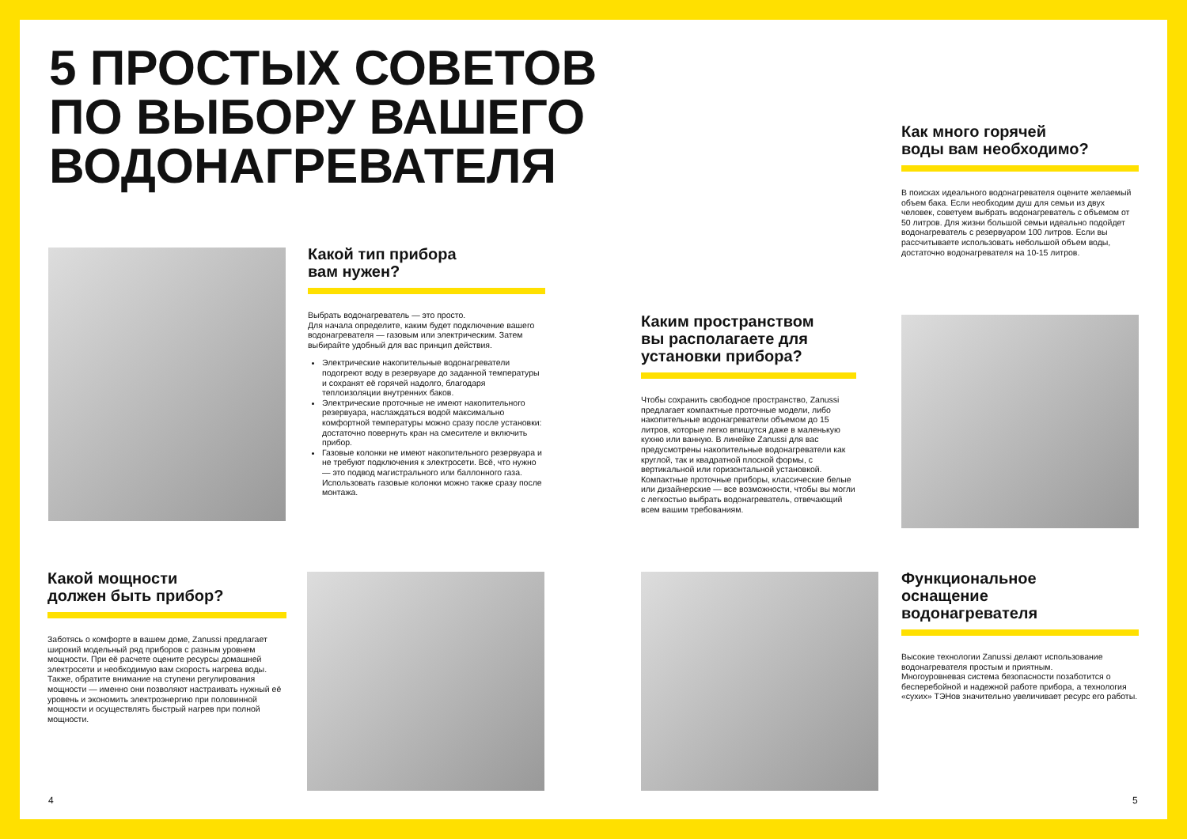5 ПРОСТЫХ СОВЕТОВ
ПО ВЫБОРУ ВАШЕГО
ВОДОНАГРЕВАТЕЛЯ
Какой тип прибора
вам нужен?
Выбрать водонагреватель — это просто.
Для начала определите, каким будет подключение вашего водонагревателя — газовым или электрическим. Затем выбирайте удобный для вас принцип действия.
Электрические накопительные водонагреватели подогреют воду в резервуаре до заданной температуры и сохранят её горячей надолго, благодаря теплоизоляции внутренних баков.
Электрические проточные не имеют накопительного резервуара, наслаждаться водой максимально комфортной температуры можно сразу после установки: достаточно повернуть кран на смесителе и включить прибор.
Газовые колонки не имеют накопительного резервуара и не требуют подключения к электросети. Всё, что нужно — это подвод магистрального или баллонного газа. Использовать газовые колонки можно также сразу после монтажа.
Как много горячей
воды вам необходимо?
В поисках идеального водонагревателя оцените желаемый объем бака. Если необходим душ для семьи из двух человек, советуем выбрать водонагреватель с объемом от 50 литров. Для жизни большой семьи идеально подойдет водонагреватель с резервуаром 100 литров. Если вы рассчитываете использовать небольшой объем воды, достаточно водонагревателя на 10-15 литров.
Каким пространством
вы располагаете для
установки прибора?
Чтобы сохранить свободное пространство, Zanussi предлагает компактные проточные модели, либо накопительные водонагреватели объемом до 15 литров, которые легко впишутся даже в маленькую кухню или ванную. В линейке Zanussi для вас предусмотрены накопительные водонагреватели как круглой, так и квадратной плоской формы, с вертикальной или горизонтальной установкой. Компактные проточные приборы, классические белые или дизайнерские — все возможности, чтобы вы могли с легкостью выбрать водонагреватель, отвечающий всем вашим требованиям.
Какой мощности
должен быть прибор?
Заботясь о комфорте в вашем доме, Zanussi предлагает широкий модельный ряд приборов с разным уровнем мощности. При её расчете оцените ресурсы домашней электросети и необходимую вам скорость нагрева воды. Также, обратите внимание на ступени регулирования мощности — именно они позволяют настраивать нужный её уровень и экономить электроэнергию при половинной мощности и осуществлять быстрый нагрев при полной мощности.
Функциональное
оснащение
водонагревателя
Высокие технологии Zanussi делают использование водонагревателя простым и приятным.
Многоуровневая система безопасности позаботится о бесперебойной и надежной работе прибора, а технология «сухих» ТЭНов значительно увеличивает ресурс его работы.
4 5